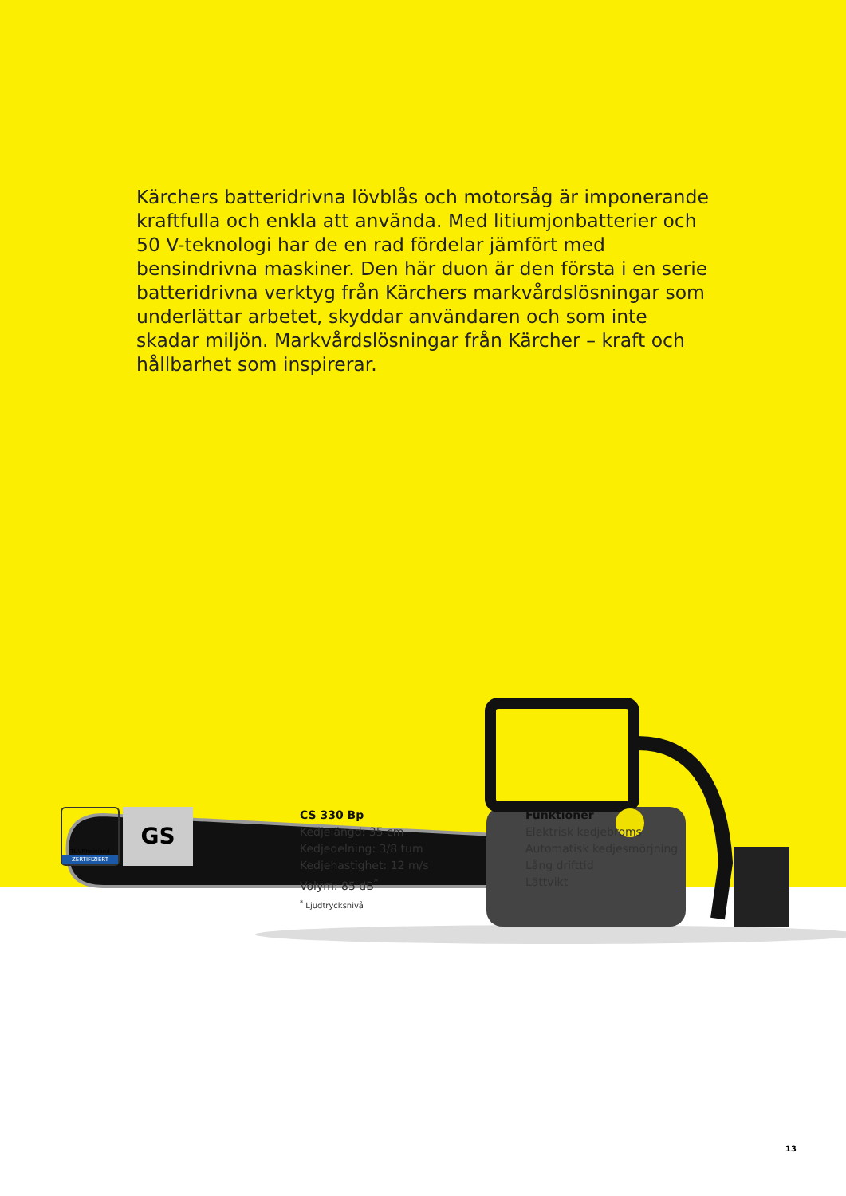Kärchers batteridrivna lövblås och motorsåg är imponerande kraftfulla och enkla att använda. Med litiumjonbatterier och 50 V-teknologi har de en rad fördelar jämfört med bensindrivna maskiner. Den här duon är den första i en serie batteridrivna verktyg från Kärchers markvårdslösningar som underlättar arbetet, skyddar användaren och som inte skadar miljön. Mark­vårdslösningar från Kärcher – kraft och hållbarhet som inspire­rar.
TÜVRheinland
ZERTIFIZIERT
GS
CS 330 Bp
Kedjelängd: 35 cm
Kedjedelning: 3/8 tum
Kedjehastighet: 12 m/s
Volym: 85 dB<sup>*</sup>
<sup>*</sup> Ljudtrycksnivå
Funktioner
Elektrisk kedjebroms
Automatisk kedjesmörjning
Lång drifttid
Lättvikt
13